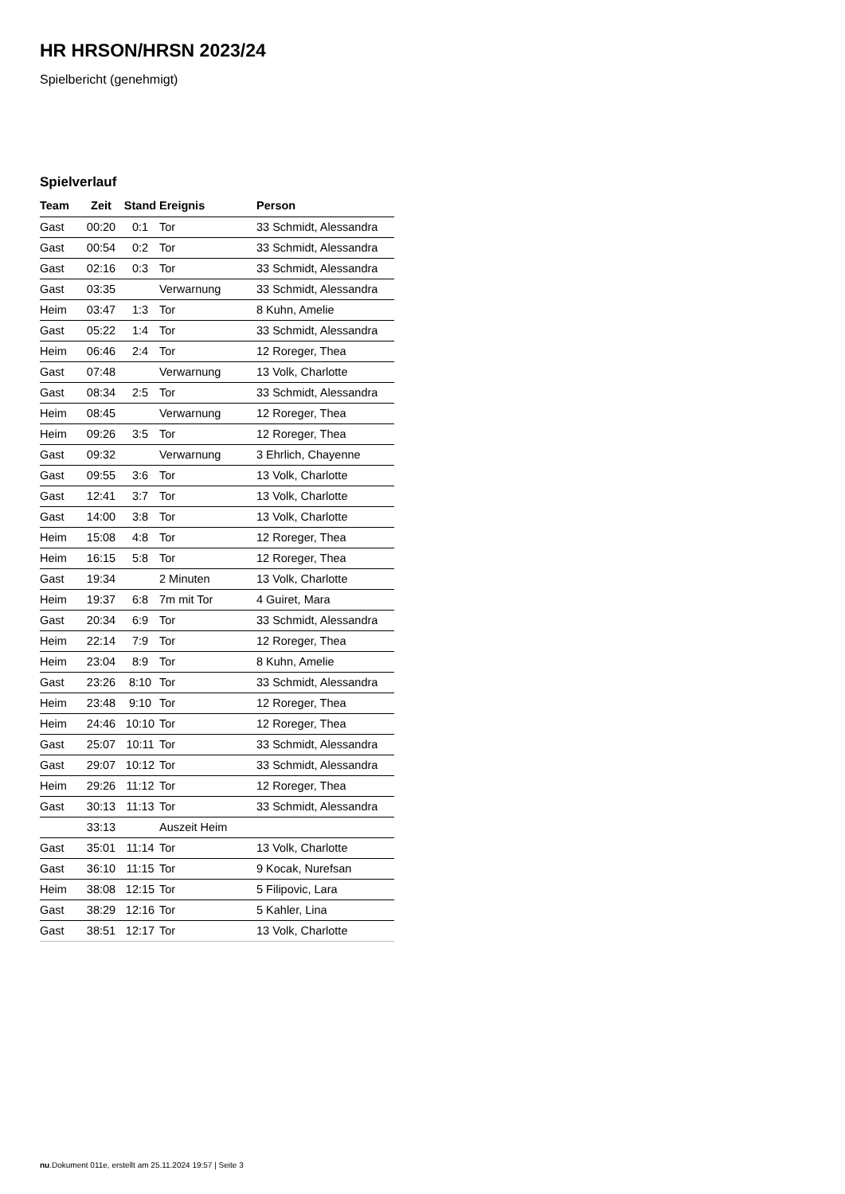HR HRSON/HRSN 2023/24
Spielbericht (genehmigt)
Spielverlauf
| Team | Zeit | Stand | Ereignis | Person |
| --- | --- | --- | --- | --- |
| Gast | 00:20 | 0:1 | Tor | 33 Schmidt, Alessandra |
| Gast | 00:54 | 0:2 | Tor | 33 Schmidt, Alessandra |
| Gast | 02:16 | 0:3 | Tor | 33 Schmidt, Alessandra |
| Gast | 03:35 | | Verwarnung | 33 Schmidt, Alessandra |
| Heim | 03:47 | 1:3 | Tor | 8 Kuhn, Amelie |
| Gast | 05:22 | 1:4 | Tor | 33 Schmidt, Alessandra |
| Heim | 06:46 | 2:4 | Tor | 12 Roreger, Thea |
| Gast | 07:48 | | Verwarnung | 13 Volk, Charlotte |
| Gast | 08:34 | 2:5 | Tor | 33 Schmidt, Alessandra |
| Heim | 08:45 | | Verwarnung | 12 Roreger, Thea |
| Heim | 09:26 | 3:5 | Tor | 12 Roreger, Thea |
| Gast | 09:32 | | Verwarnung | 3 Ehrlich, Chayenne |
| Gast | 09:55 | 3:6 | Tor | 13 Volk, Charlotte |
| Gast | 12:41 | 3:7 | Tor | 13 Volk, Charlotte |
| Gast | 14:00 | 3:8 | Tor | 13 Volk, Charlotte |
| Heim | 15:08 | 4:8 | Tor | 12 Roreger, Thea |
| Heim | 16:15 | 5:8 | Tor | 12 Roreger, Thea |
| Gast | 19:34 | | 2 Minuten | 13 Volk, Charlotte |
| Heim | 19:37 | 6:8 | 7m mit Tor | 4 Guiret, Mara |
| Gast | 20:34 | 6:9 | Tor | 33 Schmidt, Alessandra |
| Heim | 22:14 | 7:9 | Tor | 12 Roreger, Thea |
| Heim | 23:04 | 8:9 | Tor | 8 Kuhn, Amelie |
| Gast | 23:26 | 8:10 | Tor | 33 Schmidt, Alessandra |
| Heim | 23:48 | 9:10 | Tor | 12 Roreger, Thea |
| Heim | 24:46 | 10:10 | Tor | 12 Roreger, Thea |
| Gast | 25:07 | 10:11 | Tor | 33 Schmidt, Alessandra |
| Gast | 29:07 | 10:12 | Tor | 33 Schmidt, Alessandra |
| Heim | 29:26 | 11:12 | Tor | 12 Roreger, Thea |
| Gast | 30:13 | 11:13 | Tor | 33 Schmidt, Alessandra |
| | 33:13 | | Auszeit Heim | |
| Gast | 35:01 | 11:14 | Tor | 13 Volk, Charlotte |
| Gast | 36:10 | 11:15 | Tor | 9 Kocak, Nurefsan |
| Heim | 38:08 | 12:15 | Tor | 5 Filipovic, Lara |
| Gast | 38:29 | 12:16 | Tor | 5 Kahler, Lina |
| Gast | 38:51 | 12:17 | Tor | 13 Volk, Charlotte |
nu.Dokument 011e, erstellt am 25.11.2024 19:57 | Seite 3